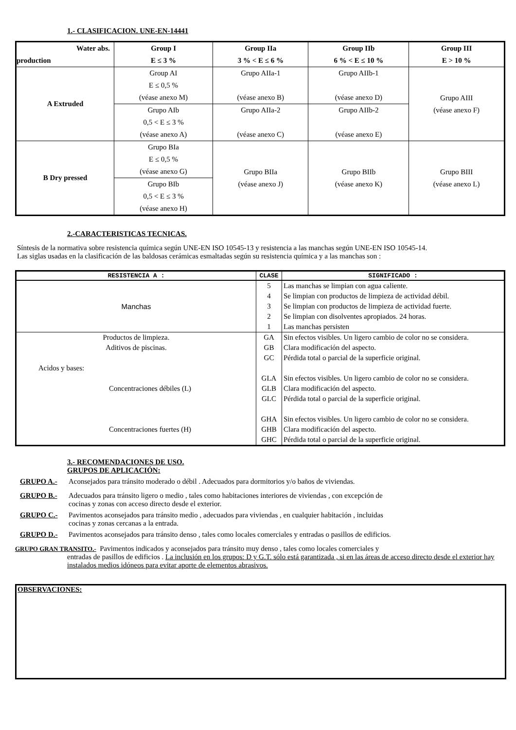1.- CLASIFICACION. UNE-EN-14441
| Water abs. production | Group I E ≤ 3 % | Group IIa 3 % < E ≤ 6 % | Group IIb 6 % < E ≤ 10 % | Group III E > 10 % |
| --- | --- | --- | --- | --- |
| A Extruded | Group AI E ≤ 0,5 % (véase anexo M) | Grupo AIIa-1 (véase anexo B) | Grupo AIIb-1 (véase anexo D) | Grupo AIII (véase anexo F) |
| | Grupo AIb 0,5 < E ≤ 3 % (véase anexo A) | Grupo AIIa-2 (véase anexo C) | Grupo AIIb-2 (véase anexo E) | |
| B Dry pressed | Grupo BIa E ≤ 0,5 % (véase anexo G) | Grupo BIIa (véase anexo J) | Grupo BIIb (véase anexo K) | Grupo BIII (véase anexo L) |
| | Grupo BIb 0,5 < E ≤ 3 % (véase anexo H) | | | |
2.-CARACTERISTICAS TECNICAS.
Síntesis de la normativa sobre resistencia química según UNE-EN ISO 10545-13 y resistencia a las manchas según UNE-EN ISO 10545-14.
Las siglas usadas en la clasificación de las baldosas cerámicas esmaltadas según su resistencia química y a las manchas son :
| RESISTENCIA A : | CLASE | SIGNIFICADO : |
| --- | --- | --- |
| Manchas | 5 4 3 2 1 | Las manchas se limpian con agua caliente. Se limpian con productos de limpieza de actividad débil. Se limpian con productos de limpieza de actividad fuerte. Se limpian con disolventes apropiados. 24 horas. Las manchas persisten |
| Productos de limpieza. Aditivos de piscinas. | GA GB GC | Sin efectos visibles. Un ligero cambio de color no se considera. Clara modificación del aspecto. Pérdida total o parcial de la superficie original. |
| Acidos y bases: Concentraciones débiles (L) | GLA GLB GLC | Sin efectos visibles. Un ligero cambio de color no se considera. Clara modificación del aspecto. Pérdida total o parcial de la superficie original. |
| Concentraciones fuertes (H) | GHA GHB GHC | Sin efectos visibles. Un ligero cambio de color no se considera. Clara modificación del aspecto. Pérdida total o parcial de la superficie original. |
3.- RECOMENDACIONES DE USO.
GRUPOS DE APLICACIÓN:
GRUPO A.- Aconsejados para tránsito moderado o débil . Adecuados para dormitorios y/o baños de viviendas.
GRUPO B.- Adecuados para tránsito ligero o medio , tales como habitaciones interiores de viviendas , con excepción de
cocinas y zonas con acceso directo desde el exterior.
GRUPO C.- Pavimentos aconsejados para tránsito medio , adecuados para viviendas , en cualquier habitación , incluidas
cocinas y zonas cercanas a la entrada.
GRUPO D.- Pavimentos aconsejados para tránsito denso , tales como locales comerciales y entradas o pasillos de edificios.
GRUPO GRAN TRANSITO.- Pavimentos indicados y aconsejados para tránsito muy denso , tales como locales comerciales y
entradas de pasillos de edificios . La inclusión en los grupos: D y G.T. sólo está garantizada , si en las áreas de acceso directo desde el exterior hay instalados medios idóneos para evitar aporte de elementos abrasivos.
OBSERVACIONES: